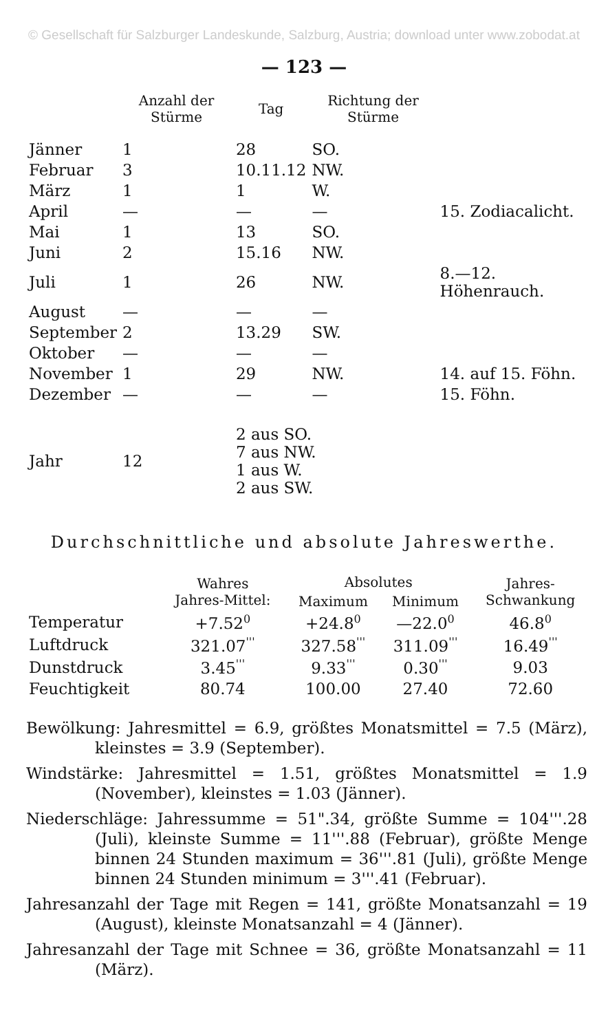© Gesellschaft für Salzburger Landeskunde, Salzburg, Austria; download unter www.zobodat.at
— 123 —
| | Anzahl der Stürme | Tag | Richtung der Stürme | |
| --- | --- | --- | --- | --- |
| Jänner | 1 | 28 | SO. | |
| Februar | 3 | 10.11.12 | NW. | |
| März | 1 | 1 | W. | |
| April | — | — | — | 15. Zodiacalicht. |
| Mai | 1 | 13 | SO. | |
| Juni | 2 | 15.16 | NW. | |
| Juli | 1 | 26 | NW. | 8.—12. Höhenrauch. |
| August | — | — | — | |
| September | 2 | 13.29 | SW. | |
| Oktober | — | — | — | |
| November | 1 | 29 | NW. | 14. auf 15. Föhn. |
| Dezember | — | — | — | 15. Föhn. |
| Jahr | 12 | 2 aus SO. 7 aus NW. 1 aus W. 2 aus SW. | | |
Durchschnittliche und absolute Jahreswerthe.
| | Wahres Jahres-Mittel: | Absolutes | | Jahres- Schwankung |
| --- | --- | --- | --- | --- |
| | | Maximum | Minimum | |
| Temperatur | +7.52<sup>0</sup> | +24.8<sup>0</sup> | —22.0<sup>0</sup> | 46.8<sup>0</sup> |
| Luftdruck | 321.07<sup>'''</sup> | 327.58<sup>'''</sup> | 311.09<sup>'''</sup> | 16.49<sup>'''</sup> |
| Dunstdruck | 3.45<sup>'''</sup> | 9.33<sup>'''</sup> | 0.30<sup>'''</sup> | 9.03 |
| Feuchtigkeit | 80.74 | 100.00 | 27.40 | 72.60 |
Bewölkung: Jahresmittel = 6.9, größtes Monatsmittel = 7.5 (März), kleinstes = 3.9 (September).
Windstärke: Jahresmittel = 1.51, größtes Monatsmittel = 1.9 (November), kleinstes = 1.03 (Jänner).
Niederschläge: Jahressumme = 51".34, größte Summe = 104'''.28 (Juli), kleinste Summe = 11'''.88 (Februar), größte Menge binnen 24 Stunden maximum = 36'''.81 (Juli), größte Menge binnen 24 Stunden minimum = 3'''.41 (Februar).
Jahresanzahl der Tage mit Regen = 141, größte Monatsanzahl = 19 (August), kleinste Monatsanzahl = 4 (Jänner).
Jahresanzahl der Tage mit Schnee = 36, größte Monatsanzahl = 11 (März).